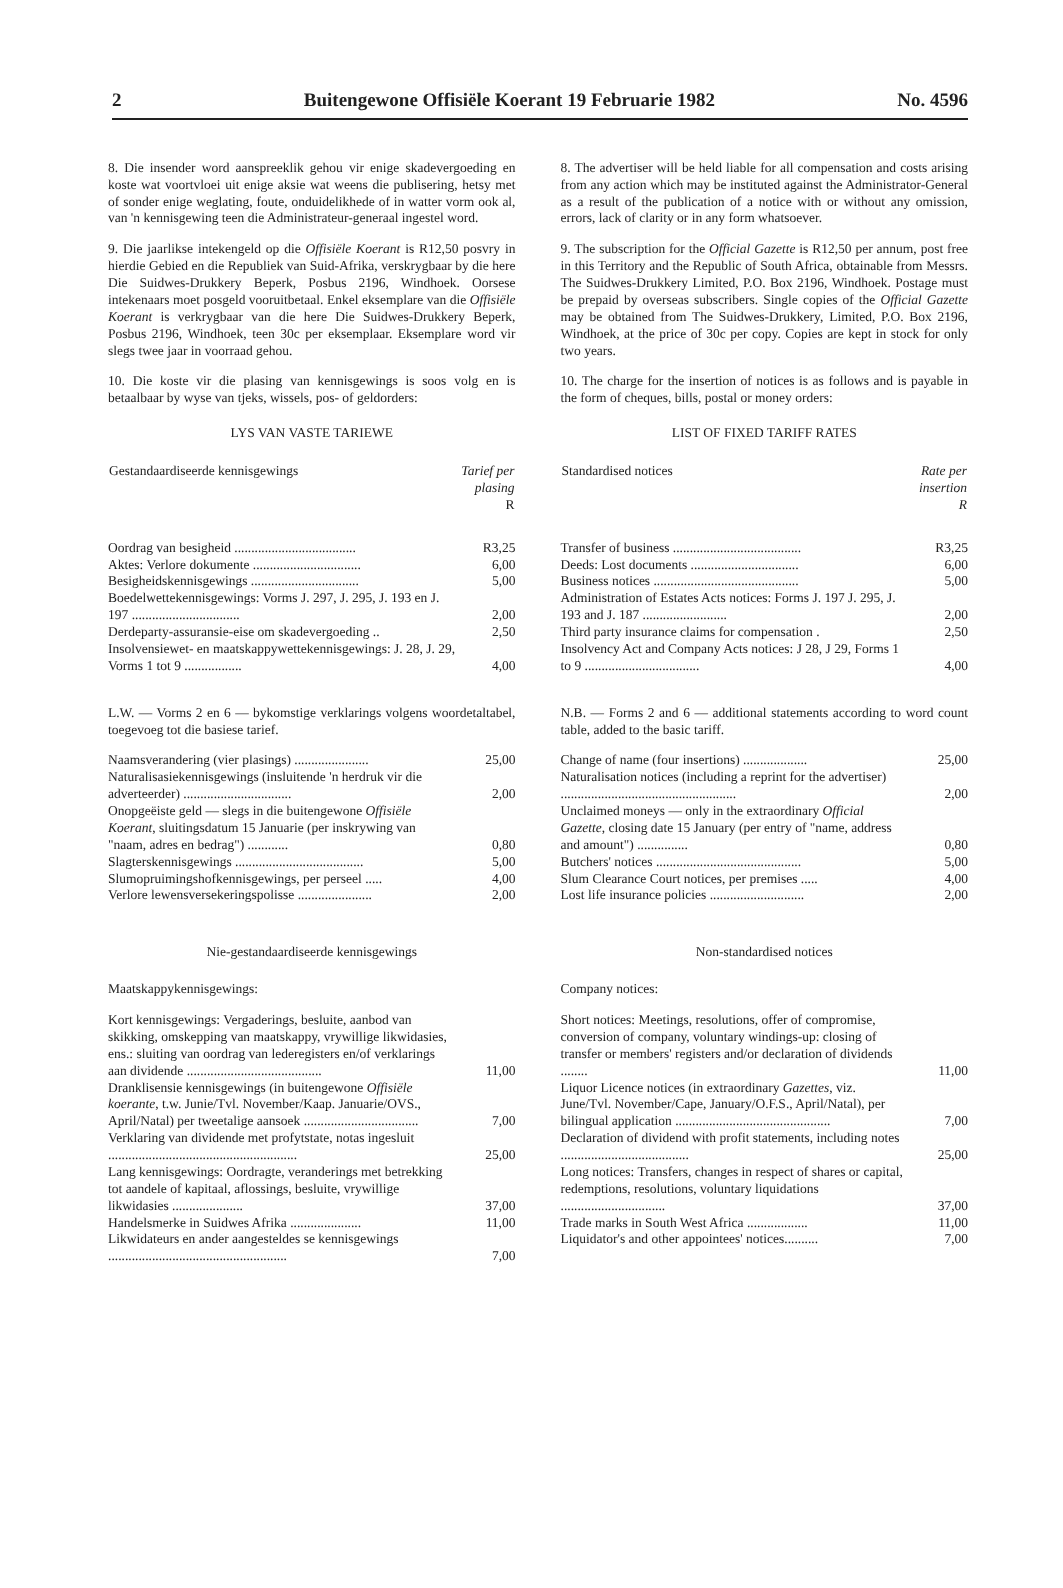2 Buitengewone Offisiële Koerant 19 Februarie 1982 No. 4596
8. Die insender word aanspreeklik gehou vir enige skadevergoeding en koste wat voortvloei uit enige aksie wat weens die publisering, hetsy met of sonder enige weglating, foute, onduidelikhede of in watter vorm ook al, van 'n kennisgewing teen die Administrateur-generaal ingestel word.
9. Die jaarlikse intekengeld op die Offisiële Koerant is R12,50 posvry in hierdie Gebied en die Republiek van Suid-Afrika, verskrygbaar by die here Die Suidwes-Drukkery Beperk, Posbus 2196, Windhoek. Oorsese intekenaars moet posgeld vooruitbetaal. Enkel eksemplare van die Offisiële Koerant is verkrygbaar van die here Die Suidwes-Drukkery Beperk, Posbus 2196, Windhoek, teen 30c per eksemplaar. Eksemplare word vir slegs twee jaar in voorraad gehou.
10. Die koste vir die plasing van kennisgewings is soos volg en is betaalbaar by wyse van tjeks, wissels, pos- of geldorders:
LYS VAN VASTE TARIEWE
| Gestandaardiseerde kennisgewings | Tarief per plasing R |
| --- | --- |
| Oordrag van besigheid .................................... | R3,25 |
| Aktes: Verlore dokumente ................................ | 6,00 |
| Besigheidskennisgewings ................................ | 5,00 |
| Boedelwettekennisgewings: Vorms J. 297, J. 295, J. 193 en J. 197 ................................ | 2,00 |
| Derdeparty-assuransie-eise om skadevergoeding .. | 2,50 |
| Insolvensiewet- en maatskappywettekennisgewings: J. 28, J. 29, Vorms 1 tot 9 ................. | 4,00 |
L.W. — Vorms 2 en 6 — bykomstige verklarings volgens woordetaltabel, toegevoeg tot die basiese tarief.
| Naamsverandering (vier plasings) ...................... | 25,00 |
| Naturalisasiekennisgewings (insluitende 'n herdruk vir die adverteerder) ................................ | 2,00 |
| Onopgeëiste geld — slegs in die buitengewone Offisiële Koerant , sluitingsdatum 15 Januarie (per inskrywing van "naam, adres en bedrag") ............ | 0,80 |
| Slagterskennisgewings ...................................... | 5,00 |
| Slumopruimingshofkennisgewings, per perseel ..... | 4,00 |
| Verlore lewensversekeringspolisse ...................... | 2,00 |
Nie-gestandaardiseerde kennisgewings
Maatskappykennisgewings:
| Kort kennisgewings: Vergaderings, besluite, aanbod van skikking, omskepping van maatskappy, vrywillige likwidasies, ens.: sluiting van oordrag van lederegisters en/of verklarings aan dividende ........................................ | 11,00 |
| Dranklisensie kennisgewings (in buitengewone Offisiële koerante , t.w. Junie/Tvl. November/Kaap. Januarie/OVS., April/Natal) per tweetalige aansoek .................................. | 7,00 |
| Verklaring van dividende met profytstate, notas ingesluit ........................................................ | 25,00 |
| Lang kennisgewings: Oordragte, veranderings met betrekking tot aandele of kapitaal, aflossings, besluite, vrywillige likwidasies ..................... | 37,00 |
| Handelsmerke in Suidwes Afrika ..................... | 11,00 |
| Likwidateurs en ander aangesteldes se kennisgewings ..................................................... | 7,00 |
8. The advertiser will be held liable for all compensation and costs arising from any action which may be instituted against the Administrator-General as a result of the publication of a notice with or without any omission, errors, lack of clarity or in any form whatsoever.
9. The subscription for the Official Gazette is R12,50 per annum, post free in this Territory and the Republic of South Africa, obtainable from Messrs. The Suidwes-Drukkery Limited, P.O. Box 2196, Windhoek. Postage must be prepaid by overseas subscribers. Single copies of the Official Gazette may be obtained from The Suidwes-Drukkery, Limited, P.O. Box 2196, Windhoek, at the price of 30c per copy. Copies are kept in stock for only two years.
10. The charge for the insertion of notices is as follows and is payable in the form of cheques, bills, postal or money orders:
LIST OF FIXED TARIFF RATES
| Standardised notices | Rate per insertion R |
| --- | --- |
| Transfer of business ...................................... | R3,25 |
| Deeds: Lost documents ................................ | 6,00 |
| Business notices ........................................... | 5,00 |
| Administration of Estates Acts notices: Forms J. 197 J. 295, J. 193 and J. 187 ......................... | 2,00 |
| Third party insurance claims for compensation . | 2,50 |
| Insolvency Act and Company Acts notices: J 28, J 29, Forms 1 to 9 .................................. | 4,00 |
N.B. — Forms 2 and 6 — additional statements according to word count table, added to the basic tariff.
| Change of name (four insertions) ................... | 25,00 |
| Naturalisation notices (including a reprint for the advertiser) .................................................... | 2,00 |
| Unclaimed moneys — only in the extraordinary Official Gazette , closing date 15 January (per entry of "name, address and amount") ............... | 0,80 |
| Butchers' notices ........................................... | 5,00 |
| Slum Clearance Court notices, per premises ..... | 4,00 |
| Lost life insurance policies ............................ | 2,00 |
Non-standardised notices
Company notices:
| Short notices: Meetings, resolutions, offer of compromise, conversion of company, voluntary windings-up: closing of transfer or members' registers and/or declaration of dividends ........ | 11,00 |
| Liquor Licence notices (in extraordinary Gazettes , viz. June/Tvl. November/Cape, January/O.F.S., April/Natal), per bilingual application .............................................. | 7,00 |
| Declaration of dividend with profit statements, including notes ...................................... | 25,00 |
| Long notices: Transfers, changes in respect of shares or capital, redemptions, resolutions, voluntary liquidations ............................... | 37,00 |
| Trade marks in South West Africa .................. | 11,00 |
| Liquidator's and other appointees' notices.......... | 7,00 |